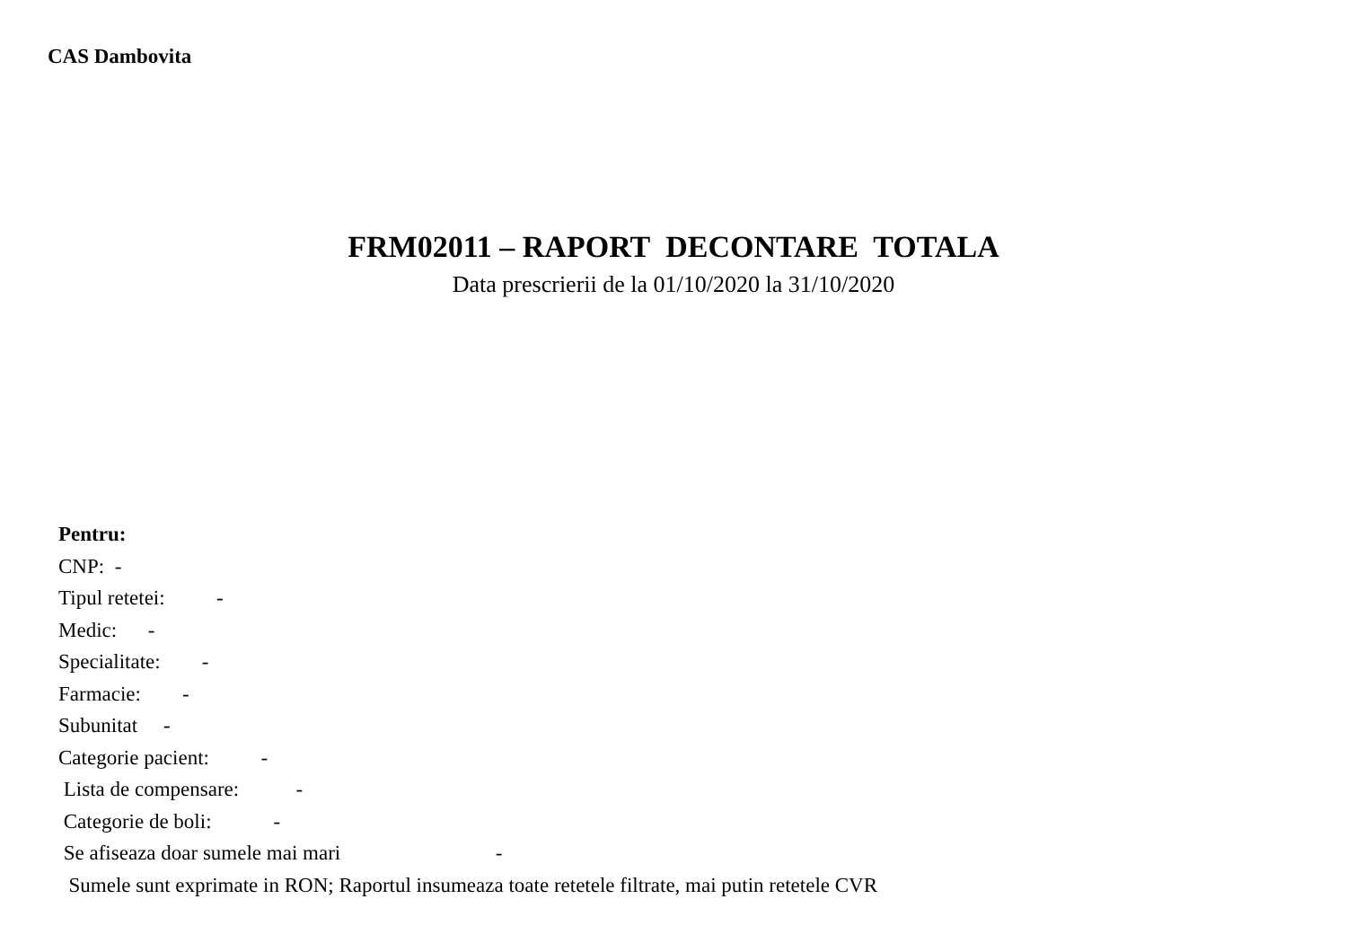CAS Dambovita
FRM02011 – RAPORT DECONTARE TOTALA
Data prescrierii de la 01/10/2020 la 31/10/2020
Pentru:
CNP: -
Tipul retetei: -
Medic: -
Specialitate: -
Farmacie: -
Subunitat -
Categorie pacient: -
Lista de compensare: -
Categorie de boli: -
Se afiseaza doar sumele mai mari -
Sumele sunt exprimate in RON; Raportul insumeaza toate retetele filtrate, mai putin retetele CVR